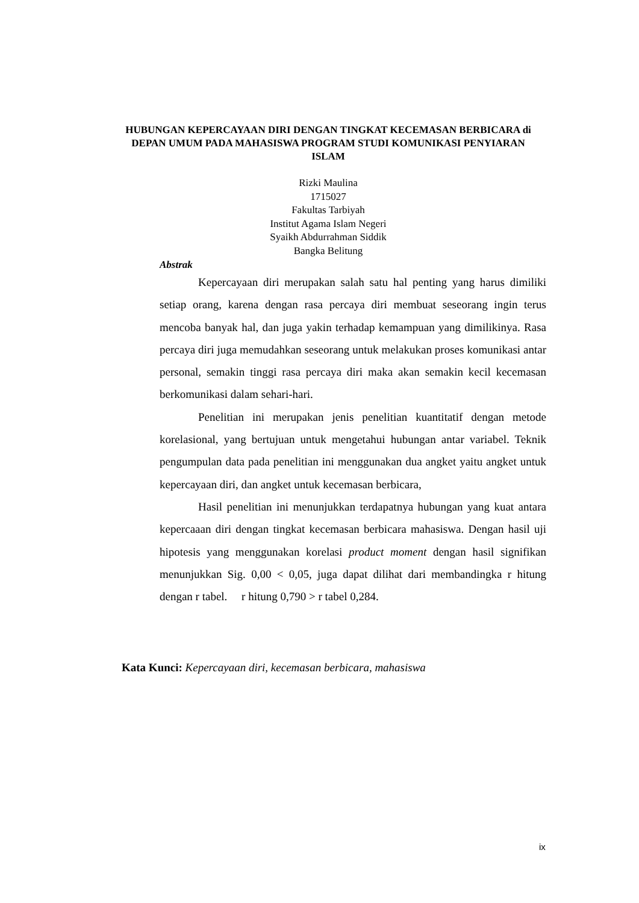HUBUNGAN KEPERCAYAAN DIRI DENGAN TINGKAT KECEMASAN BERBICARA di DEPAN UMUM PADA MAHASISWA PROGRAM STUDI KOMUNIKASI PENYIARAN ISLAM
Rizki Maulina
1715027
Fakultas Tarbiyah
Institut Agama Islam Negeri
Syaikh Abdurrahman Siddik
Bangka Belitung
Abstrak
Kepercayaan diri merupakan salah satu hal penting yang harus dimiliki setiap orang, karena dengan rasa percaya diri membuat seseorang ingin terus mencoba banyak hal, dan juga yakin terhadap kemampuan yang dimilikinya. Rasa percaya diri juga memudahkan seseorang untuk melakukan proses komunikasi antar personal, semakin tinggi rasa percaya diri maka akan semakin kecil kecemasan berkomunikasi dalam sehari-hari.
Penelitian ini merupakan jenis penelitian kuantitatif dengan metode korelasional, yang bertujuan untuk mengetahui hubungan antar variabel. Teknik pengumpulan data pada penelitian ini menggunakan dua angket yaitu angket untuk kepercayaan diri, dan angket untuk kecemasan berbicara,
Hasil penelitian ini menunjukkan terdapatnya hubungan yang kuat antara kepercaaan diri dengan tingkat kecemasan berbicara mahasiswa. Dengan hasil uji hipotesis yang menggunakan korelasi product moment dengan hasil signifikan menunjukkan Sig. 0,00 < 0,05, juga dapat dilihat dari membandingka r hitung dengan r tabel. r hitung 0,790 > r tabel 0,284.
Kata Kunci: Kepercayaan diri, kecemasan berbicara, mahasiswa
ix